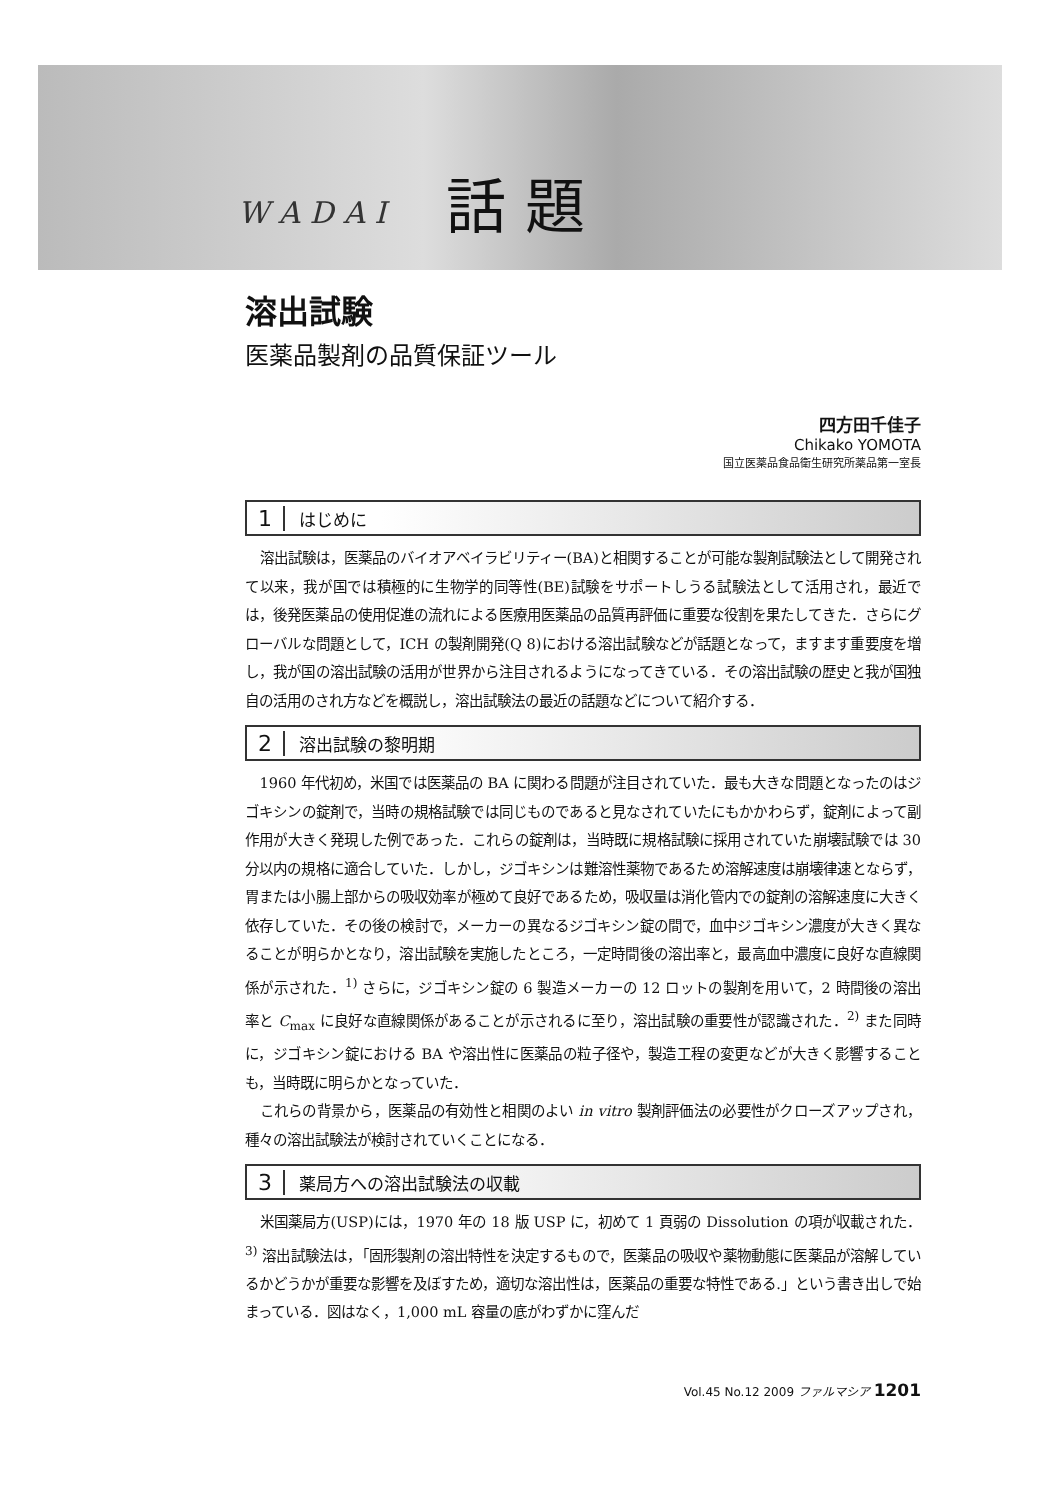W A D A I 話 題
溶出試験
医薬品製剤の品質保証ツール
四方田千佳子
Chikako YOMOTA
国立医薬品食品衛生研究所薬品第一室長
1 はじめに
溶出試験は，医薬品のバイオアベイラビリティー(BA)と相関することが可能な製剤試験法として開発されて以来，我が国では積極的に生物学的同等性(BE)試験をサポートしうる試験法として活用され，最近では，後発医薬品の使用促進の流れによる医療用医薬品の品質再評価に重要な役割を果たしてきた．さらにグローバルな問題として，ICH の製剤開発(Q 8)における溶出試験などが話題となって，ますます重要度を増し，我が国の溶出試験の活用が世界から注目されるようになってきている．その溶出試験の歴史と我が国独自の活用のされ方などを概説し，溶出試験法の最近の話題などについて紹介する．
2 溶出試験の黎明期
1960 年代初め，米国では医薬品の BA に関わる問題が注目されていた．最も大きな問題となったのはジゴキシンの錠剤で，当時の規格試験では同じものであると見なされていたにもかかわらず，錠剤によって副作用が大きく発現した例であった．これらの錠剤は，当時既に規格試験に採用されていた崩壊試験では 30 分以内の規格に適合していた．しかし，ジゴキシンは難溶性薬物であるため溶解速度は崩壊律速とならず，胃または小腸上部からの吸収効率が極めて良好であるため，吸収量は消化管内での錠剤の溶解速度に大きく依存していた．その後の検討で，メーカーの異なるジゴキシン錠の間で，血中ジゴキシン濃度が大きく異なることが明らかとなり，溶出試験を実施したところ，一定時間後の溶出率と，最高血中濃度に良好な直線関係が示された．<sup>1)</sup> さらに，ジゴキシン錠の 6 製造メーカーの 12 ロットの製剤を用いて，2 時間後の溶出率と C<sub>max</sub> に良好な直線関係があることが示されるに至り，溶出試験の重要性が認識された．<sup>2)</sup> また同時に，ジゴキシン錠における BA や溶出性に医薬品の粒子径や，製造工程の変更などが大きく影響することも，当時既に明らかとなっていた．
これらの背景から，医薬品の有効性と相関のよい in vitro 製剤評価法の必要性がクローズアップされ，種々の溶出試験法が検討されていくことになる．
3 薬局方への溶出試験法の収載
米国薬局方(USP)には，1970 年の 18 版 USP に，初めて 1 頁弱の Dissolution の項が収載された．<sup>3)</sup> 溶出試験法は，「固形製剤の溶出特性を決定するもので，医薬品の吸収や薬物動態に医薬品が溶解しているかどうかが重要な影響を及ぼすため，適切な溶出性は，医薬品の重要な特性である.」という書き出しで始まっている．図はなく，1,000 mL 容量の底がわずかに窪んだ
Vol.45 No.12 2009 ファルマシア 1201